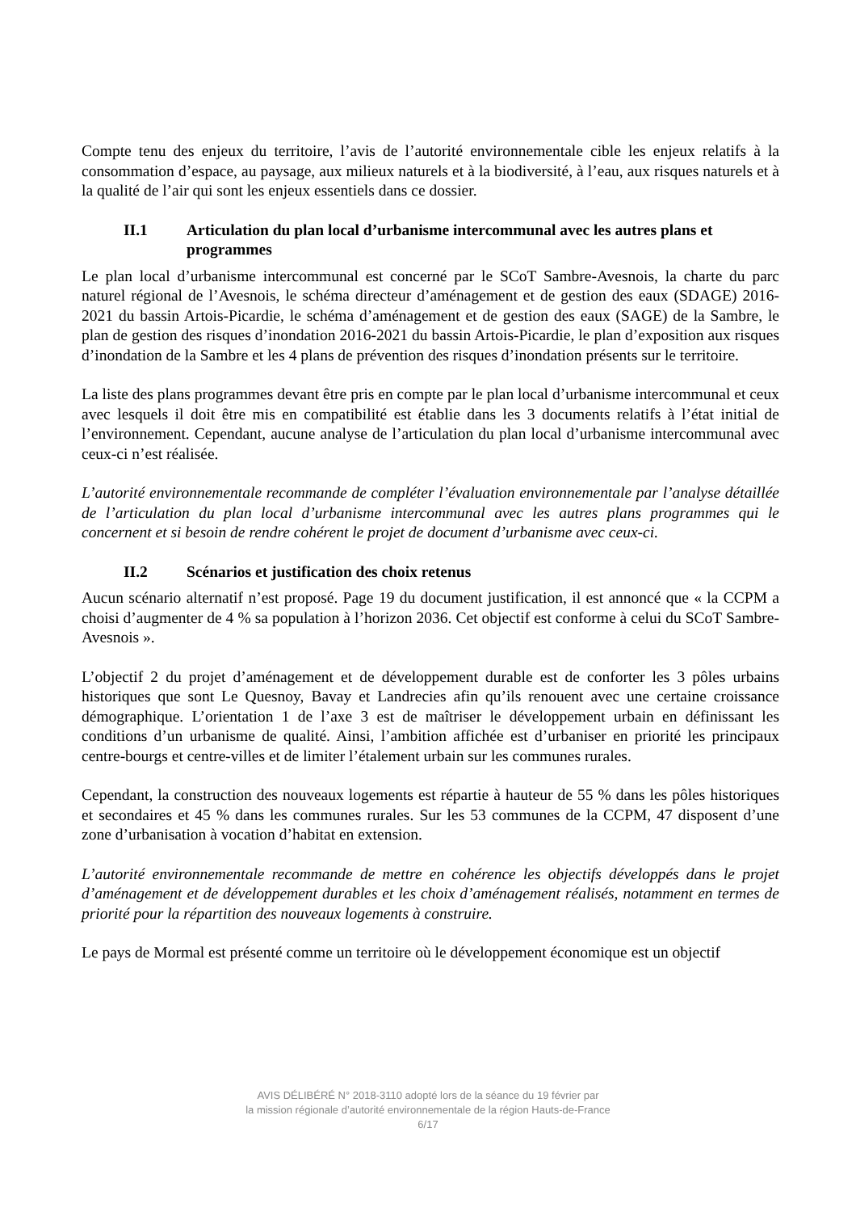Compte tenu des enjeux du territoire, l’avis de l’autorité environnementale cible les enjeux relatifs à la consommation d’espace, au paysage, aux milieux naturels et à la biodiversité, à l’eau, aux risques naturels et à la qualité de l’air qui sont les enjeux essentiels dans ce dossier.
II.1 Articulation du plan local d’urbanisme intercommunal avec les autres plans et programmes
Le plan local d’urbanisme intercommunal est concerné par le SCoT Sambre-Avesnois, la charte du parc naturel régional de l’Avesnois, le schéma directeur d’aménagement et de gestion des eaux (SDAGE) 2016-2021 du bassin Artois-Picardie, le schéma d’aménagement et de gestion des eaux (SAGE) de la Sambre, le plan de gestion des risques d’inondation 2016-2021 du bassin Artois-Picardie, le plan d’exposition aux risques d’inondation de la Sambre et les 4 plans de prévention des risques d’inondation présents sur le territoire.
La liste des plans programmes devant être pris en compte par le plan local d’urbanisme intercommunal et ceux avec lesquels il doit être mis en compatibilité est établie dans les 3 documents relatifs à l’état initial de l’environnement. Cependant, aucune analyse de l’articulation du plan local d’urbanisme intercommunal avec ceux-ci n’est réalisée.
L’autorité environnementale recommande de compléter l’évaluation environnementale par l’analyse détaillée de l’articulation du plan local d’urbanisme intercommunal avec les autres plans programmes qui le concernent et si besoin de rendre cohérent le projet de document d’urbanisme avec ceux-ci.
II.2 Scénarios et justification des choix retenus
Aucun scénario alternatif n’est proposé. Page 19 du document justification, il est annoncé que « la CCPM a choisi d’augmenter de 4 % sa population à l’horizon 2036. Cet objectif est conforme à celui du SCoT Sambre-Avesnois ».
L’objectif 2 du projet d’aménagement et de développement durable est de conforter les 3 pôles urbains historiques que sont Le Quesnoy, Bavay et Landrecies afin qu’ils renouent avec une certaine croissance démographique. L’orientation 1 de l’axe 3 est de maîtriser le développement urbain en définissant les conditions d’un urbanisme de qualité. Ainsi, l’ambition affichée est d’urbaniser en priorité les principaux centre-bourgs et centre-villes et de limiter l’étalement urbain sur les communes rurales.
Cependant, la construction des nouveaux logements est répartie à hauteur de 55 % dans les pôles historiques et secondaires et 45 % dans les communes rurales. Sur les 53 communes de la CCPM, 47 disposent d’une zone d’urbanisation à vocation d’habitat en extension.
L’autorité environnementale recommande de mettre en cohérence les objectifs développés dans le projet d’aménagement et de développement durables et les choix d’aménagement réalisés, notamment en termes de priorité pour la répartition des nouveaux logements à construire.
Le pays de Mormal est présenté comme un territoire où le développement économique est un objectif
AVIS DÉLIBÉRÉ N° 2018-3110 adopté lors de la séance du 19 février par
la mission régionale d’autorité environnementale de la région Hauts-de-France
6/17